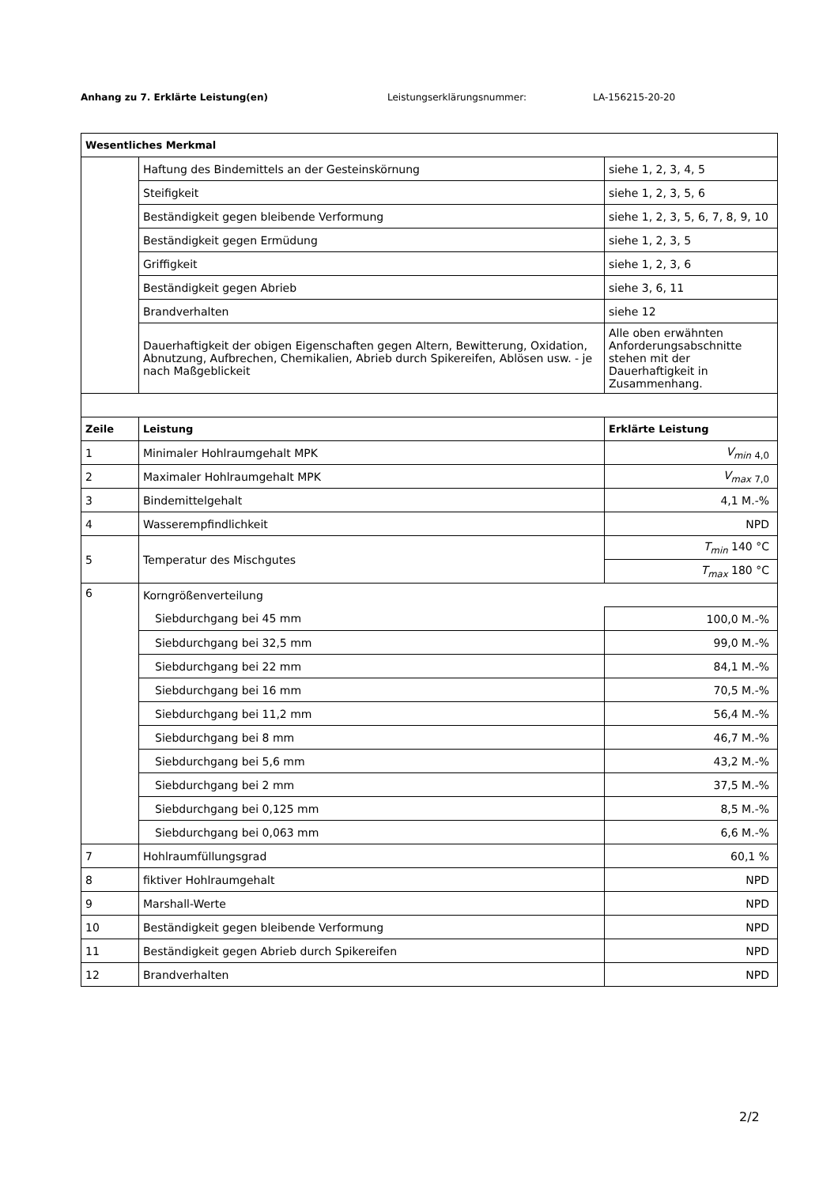Anhang zu 7. Erklärte Leistung(en) Leistungserklärungsnummer: LA-156215-20-20
| Wesentliches Merkmal | | |
| --- | --- | --- |
| | Haftung des Bindemittels an der Gesteinskörnung | siehe 1, 2, 3, 4, 5 |
| | Steifigkeit | siehe 1, 2, 3, 5, 6 |
| | Beständigkeit gegen bleibende Verformung | siehe 1, 2, 3, 5, 6, 7, 8, 9, 10 |
| | Beständigkeit gegen Ermüdung | siehe 1, 2, 3, 5 |
| | Griffigkeit | siehe 1, 2, 3, 6 |
| | Beständigkeit gegen Abrieb | siehe 3, 6, 11 |
| | Brandverhalten | siehe 12 |
| | Dauerhaftigkeit der obigen Eigenschaften gegen Altern, Bewitterung, Oxidation, Abnutzung, Aufbrechen, Chemikalien, Abrieb durch Spikereifen, Ablösen usw. - je nach Maßgeblickeit | Alle oben erwähnten Anforderungsabschnitte stehen mit der Dauerhaftigkeit in Zusammenhang. |
| Zeile | Leistung | Erklärte Leistung |
| 1 | Minimaler Hohlraumgehalt MPK | V<sub>min</sub> <sub>4,0</sub> |
| 2 | Maximaler Hohlraumgehalt MPK | V<sub>max</sub> <sub>7,0</sub> |
| 3 | Bindemittelgehalt | 4,1 M.-% |
| 4 | Wasserempfindlichkeit | NPD |
| 5 | Temperatur des Mischgutes | T<sub>min</sub> 140 °C |
| | | T<sub>max</sub> 180 °C |
| 6 | Korngrößenverteilung | |
| | Siebdurchgang bei 45 mm | 100,0 M.-% |
| | Siebdurchgang bei 32,5 mm | 99,0 M.-% |
| | Siebdurchgang bei 22 mm | 84,1 M.-% |
| | Siebdurchgang bei 16 mm | 70,5 M.-% |
| | Siebdurchgang bei 11,2 mm | 56,4 M.-% |
| | Siebdurchgang bei 8 mm | 46,7 M.-% |
| | Siebdurchgang bei 5,6 mm | 43,2 M.-% |
| | Siebdurchgang bei 2 mm | 37,5 M.-% |
| | Siebdurchgang bei 0,125 mm | 8,5 M.-% |
| | Siebdurchgang bei 0,063 mm | 6,6 M.-% |
| 7 | Hohlraumfüllungsgrad | 60,1 % |
| 8 | fiktiver Hohlraumgehalt | NPD |
| 9 | Marshall-Werte | NPD |
| 10 | Beständigkeit gegen bleibende Verformung | NPD |
| 11 | Beständigkeit gegen Abrieb durch Spikereifen | NPD |
| 12 | Brandverhalten | NPD |
2/2